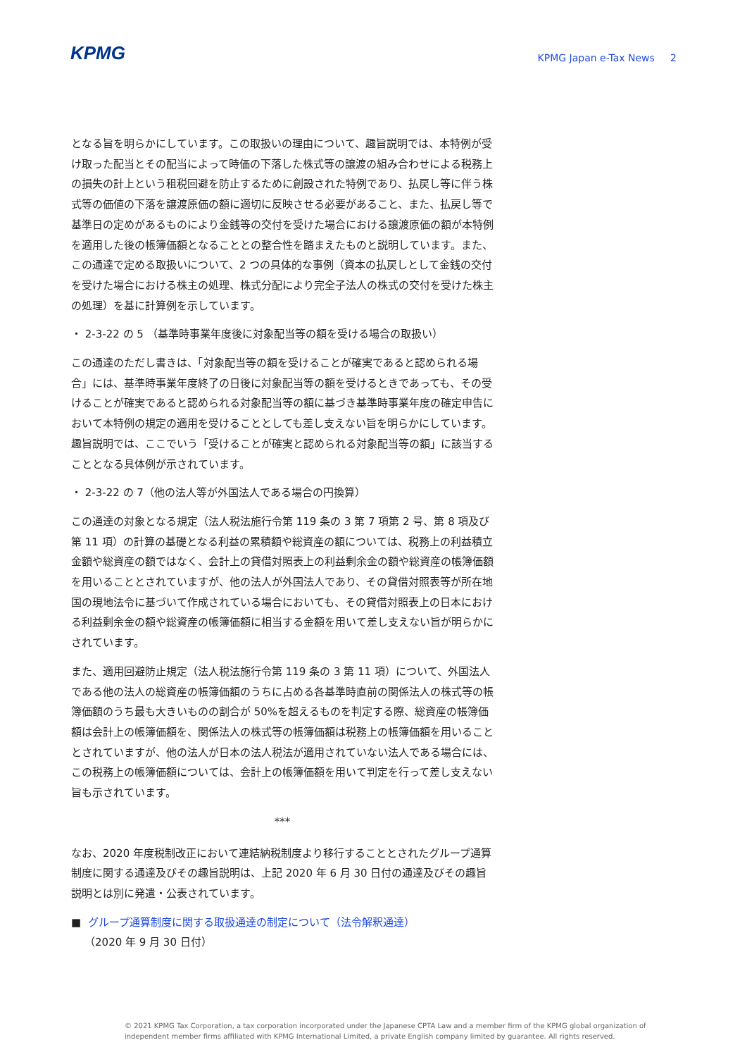KPMG
KPMG Japan e-Tax News 2
となる旨を明らかにしています。この取扱いの理由について、趣旨説明では、本特例が受け取った配当とその配当によって時価の下落した株式等の譲渡の組み合わせによる税務上の損失の計上という租税回避を防止するために創設された特例であり、払戻し等に伴う株式等の価値の下落を譲渡原価の額に適切に反映させる必要があること、また、払戻し等で基準日の定めがあるものにより金銭等の交付を受けた場合における譲渡原価の額が本特例を適用した後の帳簿価額となることとの整合性を踏まえたものと説明しています。また、この通達で定める取扱いについて、2 つの具体的な事例（資本の払戻しとして金銭の交付を受けた場合における株主の処理、株式分配により完全子法人の株式の交付を受けた株主の処理）を基に計算例を示しています。
・ 2-3-22 の 5 （基準時事業年度後に対象配当等の額を受ける場合の取扱い）
この通達のただし書きは、「対象配当等の額を受けることが確実であると認められる場合」には、基準時事業年度終了の日後に対象配当等の額を受けるときであっても、その受けることが確実であると認められる対象配当等の額に基づき基準時事業年度の確定申告において本特例の規定の適用を受けることとしても差し支えない旨を明らかにしています。趣旨説明では、ここでいう「受けることが確実と認められる対象配当等の額」に該当することとなる具体例が示されています。
・ 2-3-22 の 7（他の法人等が外国法人である場合の円換算）
この通達の対象となる規定（法人税法施行令第 119 条の 3 第 7 項第 2 号、第 8 項及び第 11 項）の計算の基礎となる利益の累積額や総資産の額については、税務上の利益積立金額や総資産の額ではなく、会計上の貸借対照表上の利益剰余金の額や総資産の帳簿価額を用いることとされていますが、他の法人が外国法人であり、その貸借対照表等が所在地国の現地法令に基づいて作成されている場合においても、その貸借対照表上の日本における利益剰余金の額や総資産の帳簿価額に相当する金額を用いて差し支えない旨が明らかにされています。
また、適用回避防止規定（法人税法施行令第 119 条の 3 第 11 項）について、外国法人である他の法人の総資産の帳簿価額のうちに占める各基準時直前の関係法人の株式等の帳簿価額のうち最も大きいものの割合が 50%を超えるものを判定する際、総資産の帳簿価額は会計上の帳簿価額を、関係法人の株式等の帳簿価額は税務上の帳簿価額を用いることとされていますが、他の法人が日本の法人税法が適用されていない法人である場合には、この税務上の帳簿価額については、会計上の帳簿価額を用いて判定を行って差し支えない旨も示されています。
***
なお、2020 年度税制改正において連結納税制度より移行することとされたグループ通算制度に関する通達及びその趣旨説明は、上記 2020 年 6 月 30 日付の通達及びその趣旨説明とは別に発遣・公表されています。
■ グループ通算制度に関する取扱通達の制定について（法令解釈通達）
（2020 年 9 月 30 日付）
© 2021 KPMG Tax Corporation, a tax corporation incorporated under the Japanese CPTA Law and a member firm of the KPMG global organization of independent member firms affiliated with KPMG International Limited, a private English company limited by guarantee. All rights reserved.